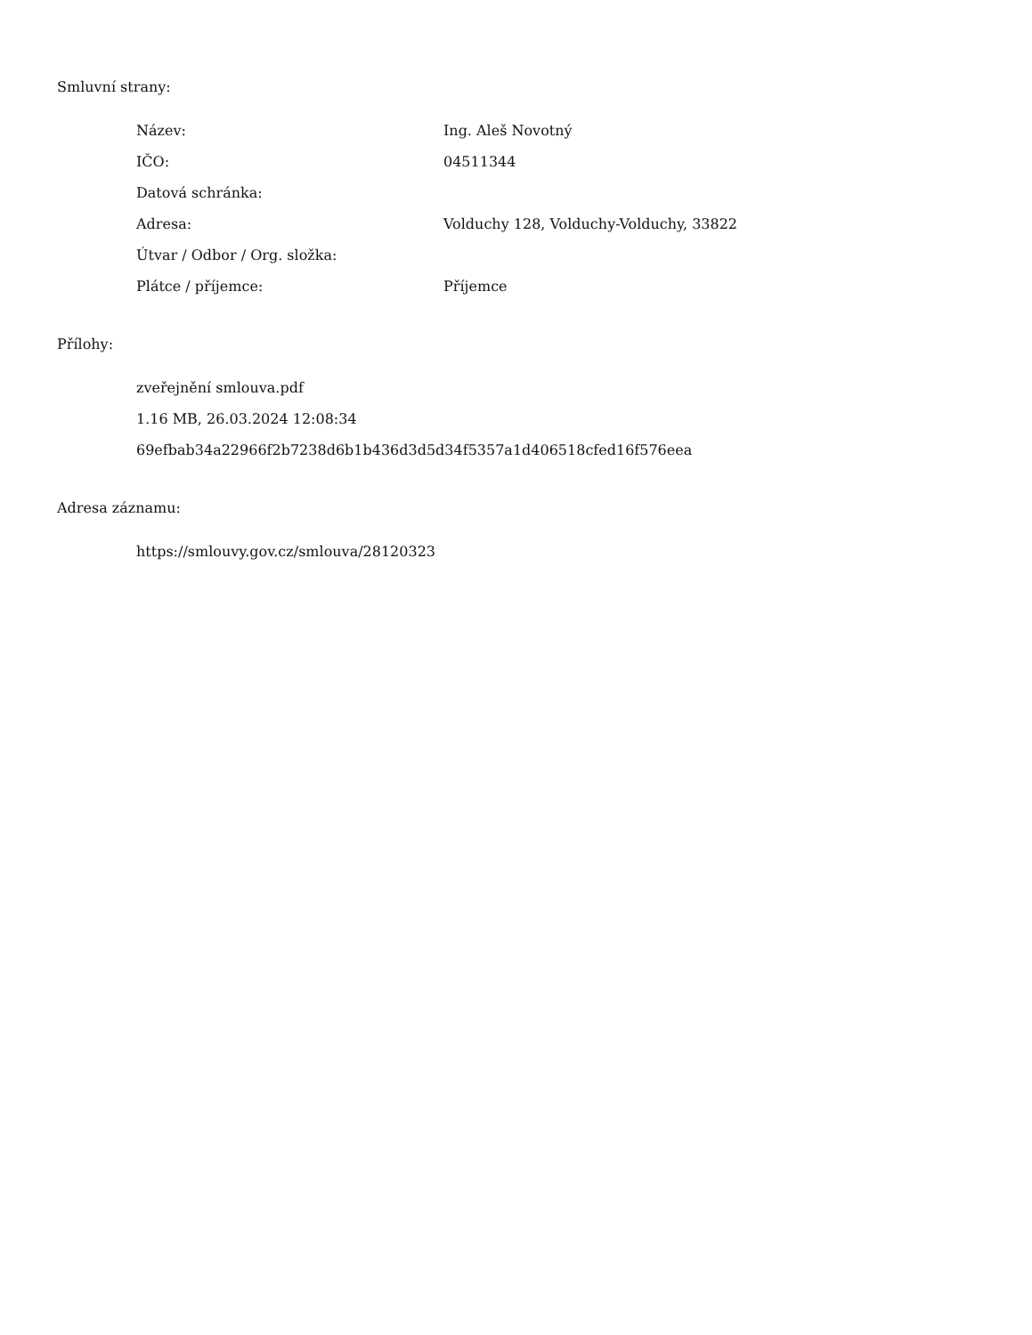Smluvní strany:
| Název: | Ing. Aleš Novotný |
| IČO: | 04511344 |
| Datová schránka: | |
| Adresa: | Volduchy 128, Volduchy-Volduchy, 33822 |
| Útvar / Odbor / Org. složka: | |
| Plátce / příjemce: | Příjemce |
Přílohy:
zveřejnění smlouva.pdf
1.16 MB, 26.03.2024 12:08:34
69efbab34a22966f2b7238d6b1b436d3d5d34f5357a1d406518cfed16f576eea
Adresa záznamu:
https://smlouvy.gov.cz/smlouva/28120323